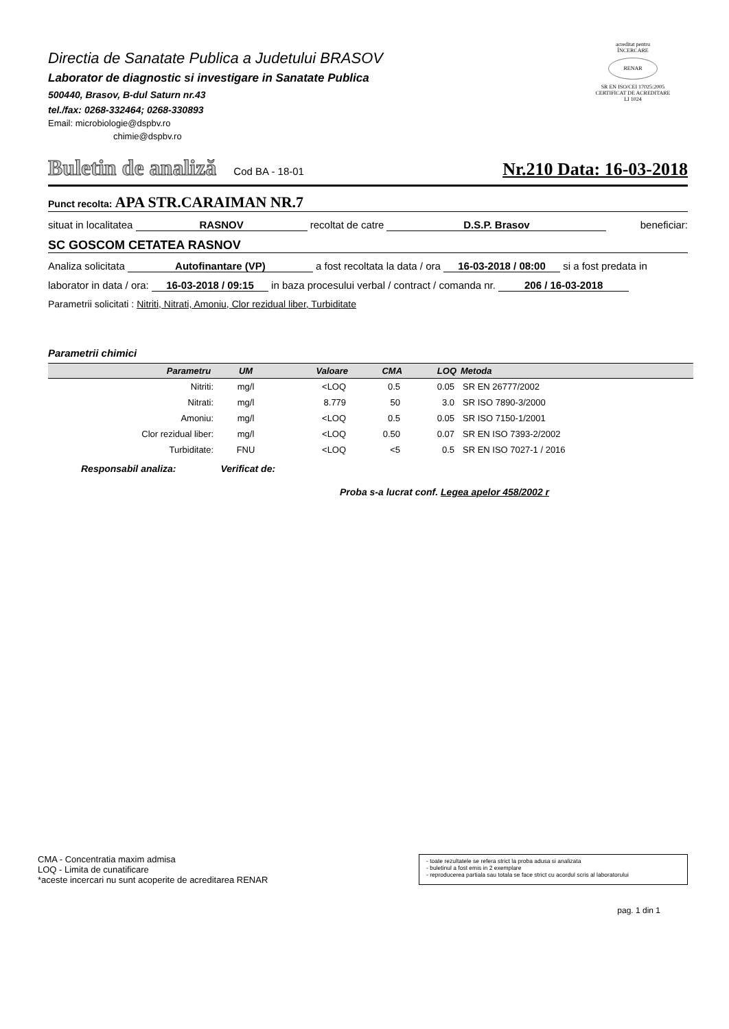Directia de Sanatate Publica a Judetului BRASOV
Laborator de diagnostic si investigare in Sanatate Publica
500440, Brasov, B-dul Saturn nr.43
tel./fax: 0268-332464; 0268-330893
Email: microbiologie@dspbv.ro
chimie@dspbv.ro
acreditat pentru
ÎNCERCARE
RENAR
SR EN ISO/CEI 17025:2005
CERTIFICAT DE ACREDITARE
LI 1024
Buletin de analiză Cod BA - 18-01 Nr.210 Data: 16-03-2018
Punct recolta: APA STR.CARAIMAN NR.7
situat in localitatea RASNOV recoltat de catre D.S.P. Brasov beneficiar:
SC GOSCOM CETATEA RASNOV
Analiza solicitata Autofinantare (VP) a fost recoltata la data / ora 16-03-2018 / 08:00 si a fost predata in
laborator in data / ora: 16-03-2018 / 09:15 in baza procesului verbal / contract / comanda nr. 206 / 16-03-2018
Parametrii solicitati : Nitriti, Nitrati, Amoniu, Clor rezidual liber, Turbiditate
Parametrii chimici
| Parametru | UM | Valoare | CMA | LOQ | Metoda |
| --- | --- | --- | --- | --- | --- |
| Nitriti: | mg/l | <LOQ | 0.5 | 0.05 | SR EN 26777/2002 |
| Nitrati: | mg/l | 8.779 | 50 | 3.0 | SR ISO 7890-3/2000 |
| Amoniu: | mg/l | <LOQ | 0.5 | 0.05 | SR ISO 7150-1/2001 |
| Clor rezidual liber: | mg/l | <LOQ | 0.50 | 0.07 | SR EN ISO 7393-2/2002 |
| Turbiditate: | FNU | <LOQ | <5 | 0.5 | SR EN ISO 7027-1 / 2016 |
Responsabil analiza: Verificat de:
Proba s-a lucrat conf. Legea apelor 458/2002 r
CMA - Concentratia maxim admisa
LOQ - Limita de cunatificare
*aceste incercari nu sunt acoperite de acreditarea RENAR
- toate rezultatele se refera strict la proba adusa si analizata
- buletinul a fost emis in 2 exemplare
- reproducerea partiala sau totala se face strict cu acordul scris al laboratorului
pag. 1 din 1